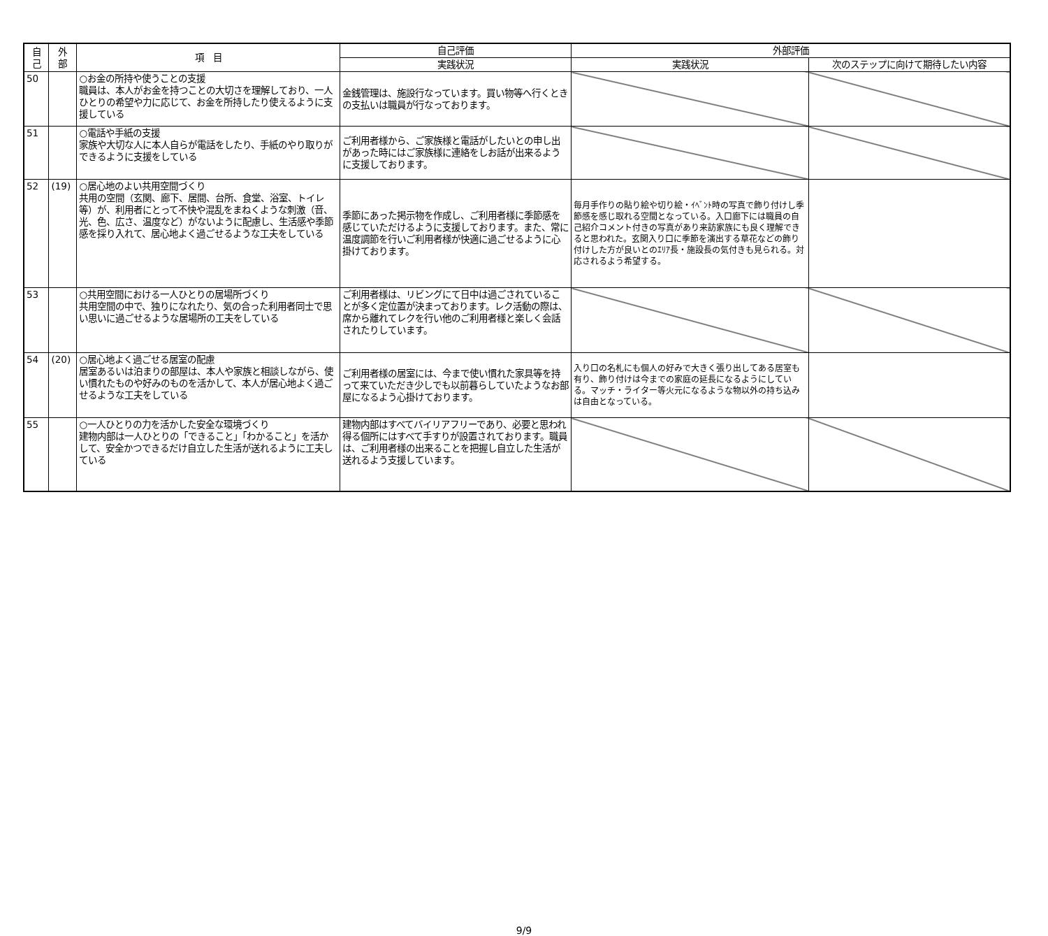| 自 己 | 外 部 | 項 目 | 自己評価 | 外部評価 | |
| --- | --- | --- | --- | --- | --- |
| | | | 実践状況 | 実践状況 | 次のステップに向けて期待したい内容 |
| 50 | | ○お金の所持や使うことの支援 職員は、本人がお金を持つことの大切さを理解しており、一人ひとりの希望や力に応じて、お金を所持したり使えるように支援している | 金銭管理は、施設行なっています。買い物等へ行くときの支払いは職員が行なっております。 | | |
| 51 | | ○電話や手紙の支援 家族や大切な人に本人自らが電話をしたり、手紙のやり取りができるように支援をしている | ご利用者様から、ご家族様と電話がしたいとの申し出があった時にはご家族様に連絡をしお話が出来るように支援しております。 | | |
| 52 | (19) | ○居心地のよい共用空間づくり 共用の空間（玄関、廊下、居間、台所、食堂、浴室、トイレ等）が、利用者にとって不快や混乱をまねくような刺激（音、光、色、広さ、温度など）がないように配慮し、生活感や季節感を採り入れて、居心地よく過ごせるような工夫をしている | 季節にあった掲示物を作成し、ご利用者様に季節感を感じていただけるように支援しております。また、常に温度調節を行いご利用者様が快適に過ごせるように心掛けております。 | 毎月手作りの貼り絵や切り絵・ｲﾍﾞﾝﾄ時の写真で飾り付けし季節感を感じ取れる空間となっている。入口廊下には職員の自己紹介コメント付きの写真があり来訪家族にも良く理解できると思われた。玄関入り口に季節を演出する草花などの飾り付けした方が良いとのｴﾘｱ長・施設長の気付きも見られる。対応されるよう希望する。 | |
| 53 | | ○共用空間における一人ひとりの居場所づくり 共用空間の中で、独りになれたり、気の合った利用者同士で思い思いに過ごせるような居場所の工夫をしている | ご利用者様は、リビングにて日中は過ごされていることが多く定位置が決まっております。レク活動の際は、席から離れてレクを行い他のご利用者様と楽しく会話されたりしています。 | | |
| 54 | (20) | ○居心地よく過ごせる居室の配慮 居室あるいは泊まりの部屋は、本人や家族と相談しながら、使い慣れたものや好みのものを活かして、本人が居心地よく過ごせるような工夫をしている | ご利用者様の居室には、今まで使い慣れた家具等を持って来ていただき少しでも以前暮らしていたようなお部屋になるよう心掛けております。 | 入り口の名札にも個人の好みで大きく張り出してある居室も有り、飾り付けは今までの家庭の延長になるようにしている。マッチ・ライター等火元になるような物以外の持ち込みは自由となっている。 | |
| 55 | | ○一人ひとりの力を活かした安全な環境づくり 建物内部は一人ひとりの「できること」「わかること」を活かして、安全かつできるだけ自立した生活が送れるように工夫している | 建物内部はすべてバイリアフリーであり、必要と思われ得る個所にはすべて手すりが設置されております。職員は、ご利用者様の出来ることを把握し自立した生活が送れるよう支援しています。 | | |
9/9